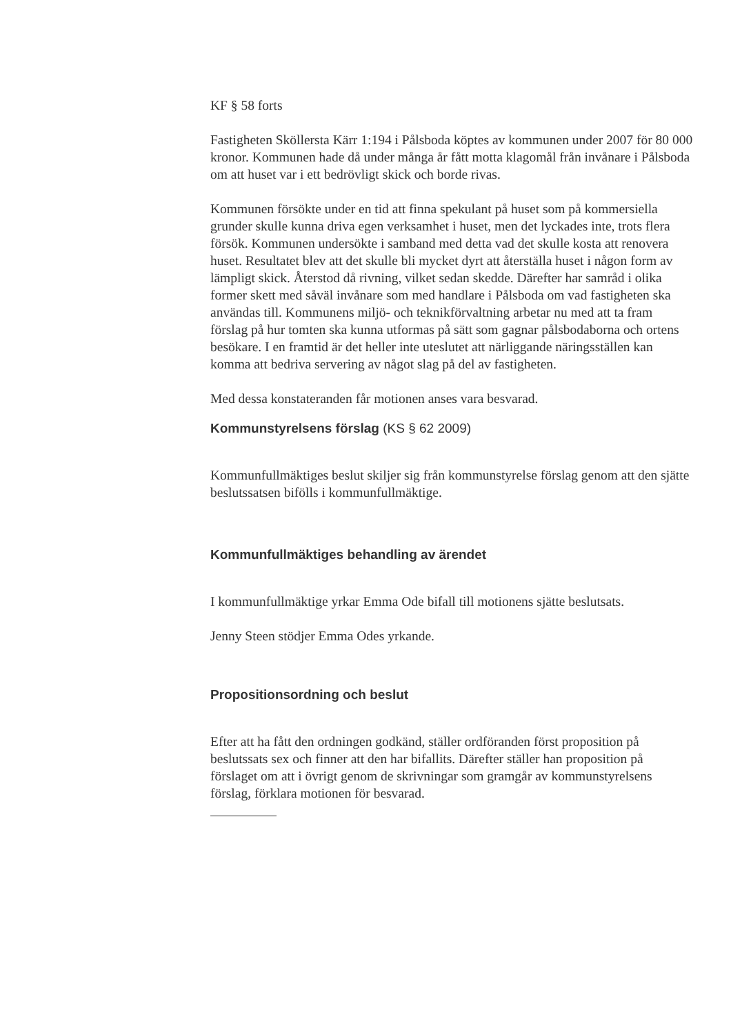KF § 58 forts
Fastigheten Sköllersta Kärr 1:194 i Pålsboda köptes av kommunen under 2007 för 80 000 kronor. Kommunen hade då under många år fått motta klagomål från invånare i Pålsboda om att huset var i ett bedrövligt skick och borde rivas.
Kommunen försökte under en tid att finna spekulant på huset som på kommersiella grunder skulle kunna driva egen verksamhet i huset, men det lyckades inte, trots flera försök. Kommunen undersökte i samband med detta vad det skulle kosta att renovera huset. Resultatet blev att det skulle bli mycket dyrt att återställa huset i någon form av lämpligt skick. Återstod då rivning, vilket sedan skedde. Därefter har samråd i olika former skett med såväl invånare som med handlare i Pålsboda om vad fastigheten ska användas till. Kommunens miljö- och teknikförvaltning arbetar nu med att ta fram förslag på hur tomten ska kunna utformas på sätt som gagnar pålsbodaborna och ortens besökare. I en framtid är det heller inte uteslutet att närliggande näringsställen kan komma att bedriva servering av något slag på del av fastigheten.
Med dessa konstateranden får motionen anses vara besvarad.
Kommunstyrelsens förslag (KS § 62 2009)
Kommunfullmäktiges beslut skiljer sig från kommunstyrelse förslag genom att den sjätte beslutssatsen bifölls i kommunfullmäktige.
Kommunfullmäktiges behandling av ärendet
I kommunfullmäktige yrkar Emma Ode bifall till motionens sjätte beslutsats.
Jenny Steen stödjer Emma Odes yrkande.
Propositionsordning och beslut
Efter att ha fått den ordningen godkänd, ställer ordföranden först proposition på beslutssats sex och finner att den har bifallits. Därefter ställer han proposition på förslaget om att i övrigt genom de skrivningar som gramgår av kommunstyrelsens förslag, förklara motionen för besvarad.